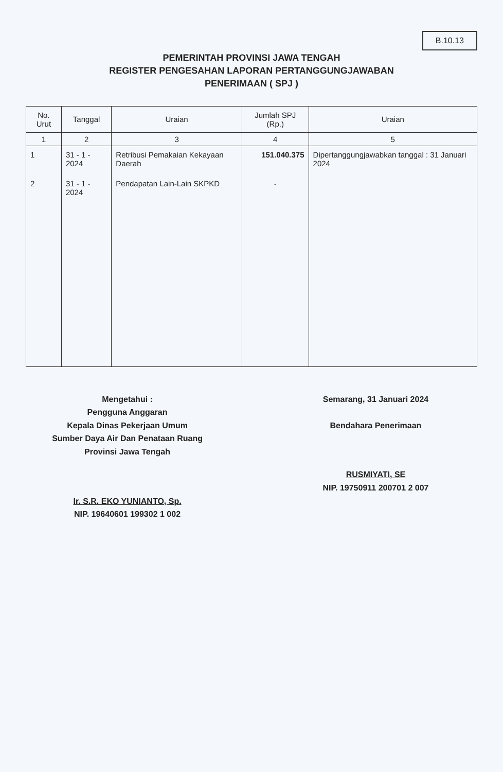B.10.13
PEMERINTAH PROVINSI JAWA TENGAH
REGISTER PENGESAHAN LAPORAN PERTANGGUNGJAWABAN
PENERIMAAN ( SPJ )
| No. Urut | Tanggal | Uraian | Jumlah SPJ (Rp.) | Uraian |
| --- | --- | --- | --- | --- |
| 1 | 2 | 3 | 4 | 5 |
| 1 | 31 - 1 - 2024 | Retribusi Pemakaian Kekayaan Daerah | 151.040.375 | Dipertanggungjawabkan tanggal : 31 Januari 2024 |
| 2 | 31 - 1 - 2024 | Pendapatan Lain-Lain SKPKD | - | |
Mengetahui :
Pengguna Anggaran
Kepala Dinas Pekerjaan Umum
Sumber Daya Air Dan Penataan Ruang
Provinsi Jawa Tengah
Ir. S.R. EKO YUNIANTO, Sp.
NIP. 19640601 199302 1 002
Semarang, 31 Januari 2024
Bendahara Penerimaan
RUSMIYATI, SE
NIP. 19750911 200701 2 007